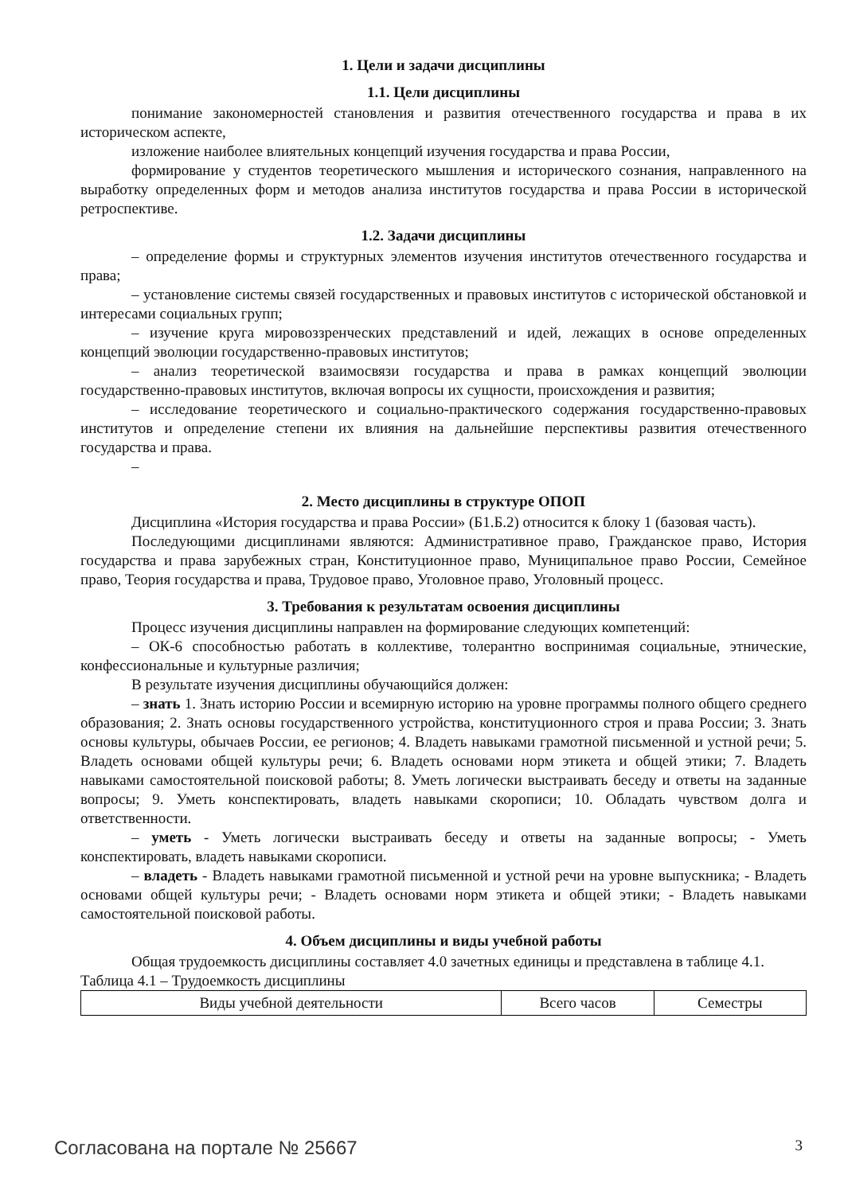1. Цели и задачи дисциплины
1.1. Цели дисциплины
понимание закономерностей становления и развития отечественного государства и права в их историческом аспекте,
изложение наиболее влиятельных концепций изучения государства и права России,
формирование у студентов теоретического мышления и исторического сознания, направленного на выработку определенных форм и методов анализа институтов государства и права России в исторической ретроспективе.
1.2. Задачи дисциплины
– определение формы и структурных элементов изучения институтов отечественного государства и права;
– установление системы связей государственных и правовых институтов с исторической обстановкой и интересами социальных групп;
– изучение круга мировоззренческих представлений и идей, лежащих в основе определенных концепций эволюции государственно-правовых институтов;
– анализ теоретической взаимосвязи государства и права в рамках концепций эволюции государственно-правовых институтов, включая вопросы их сущности, происхождения и развития;
– исследование теоретического и социально-практического содержания государственно-правовых институтов и определение степени их влияния на дальнейшие перспективы развития отечественного государства и права.
–
2. Место дисциплины в структуре ОПОП
Дисциплина «История государства и права России» (Б1.Б.2) относится к блоку 1 (базовая часть).
Последующими дисциплинами являются: Административное право, Гражданское право, История государства и права зарубежных стран, Конституционное право, Муниципальное право России, Семейное право, Теория государства и права, Трудовое право, Уголовное право, Уголовный процесс.
3. Требования к результатам освоения дисциплины
Процесс изучения дисциплины направлен на формирование следующих компетенций:
– ОК-6 способностью работать в коллективе, толерантно воспринимая социальные, этнические, конфессиональные и культурные различия;
В результате изучения дисциплины обучающийся должен:
– знать 1. Знать историю России и всемирную историю на уровне программы полного общего среднего образования; 2. Знать основы государственного устройства, конституционного строя и права России; 3. Знать основы культуры, обычаев России, ее регионов; 4. Владеть навыками грамотной письменной и устной речи; 5. Владеть основами общей культуры речи; 6. Владеть основами норм этикета и общей этики; 7. Владеть навыками самостоятельной поисковой работы; 8. Уметь логически выстраивать беседу и ответы на заданные вопросы; 9. Уметь конспектировать, владеть навыками скорописи; 10. Обладать чувством долга и ответственности.
– уметь - Уметь логически выстраивать беседу и ответы на заданные вопросы; - Уметь конспектировать, владеть навыками скорописи.
– владеть - Владеть навыками грамотной письменной и устной речи на уровне выпускника; - Владеть основами общей культуры речи; - Владеть основами норм этикета и общей этики; - Владеть навыками самостоятельной поисковой работы.
4. Объем дисциплины и виды учебной работы
Общая трудоемкость дисциплины составляет 4.0 зачетных единицы и представлена в таблице 4.1.
Таблица 4.1 – Трудоемкость дисциплины
| Виды учебной деятельности | Всего часов | Семестры |
Согласована на портале № 25667 3